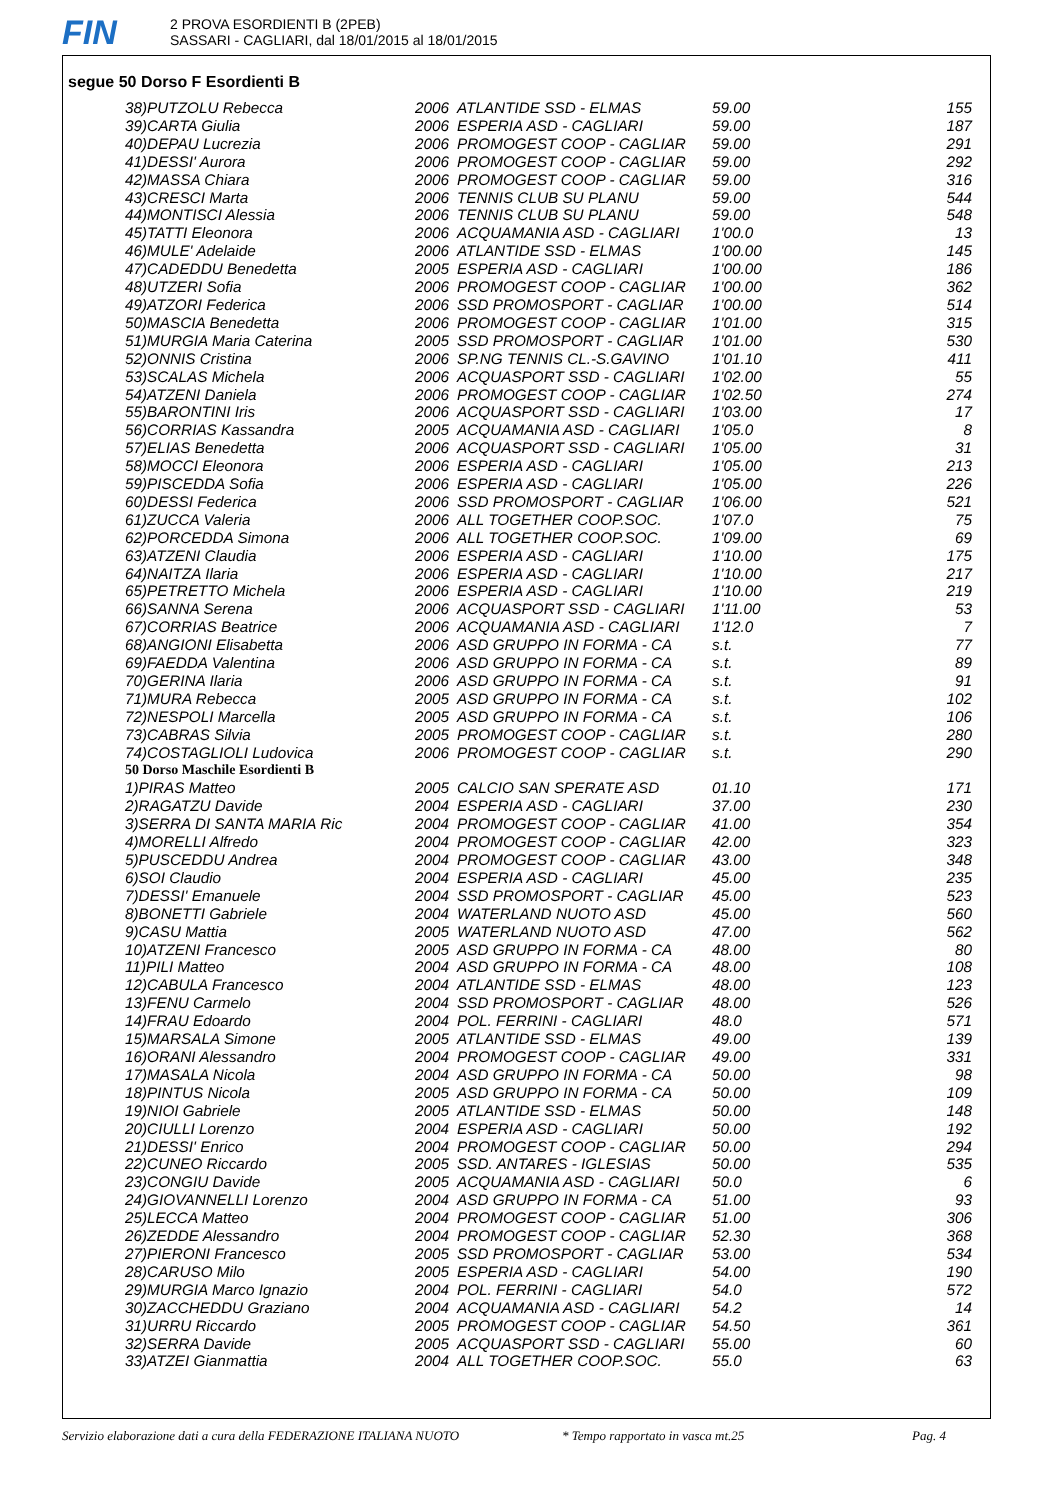FIN
2 PROVA ESORDIENTI B (2PEB)
SASSARI - CAGLIARI, dal 18/01/2015 al 18/01/2015
segue 50 Dorso F Esordienti B
| 38)PUTZOLU Rebecca | 2006 | ATLANTIDE SSD - ELMAS | 59.00 | 155 |
| 39)CARTA Giulia | 2006 | ESPERIA ASD - CAGLIARI | 59.00 | 187 |
| 40)DEPAU Lucrezia | 2006 | PROMOGEST COOP - CAGLIAR | 59.00 | 291 |
| 41)DESSI' Aurora | 2006 | PROMOGEST COOP - CAGLIAR | 59.00 | 292 |
| 42)MASSA Chiara | 2006 | PROMOGEST COOP - CAGLIAR | 59.00 | 316 |
| 43)CRESCI Marta | 2006 | TENNIS CLUB SU PLANU | 59.00 | 544 |
| 44)MONTISCI Alessia | 2006 | TENNIS CLUB SU PLANU | 59.00 | 548 |
| 45)TATTI Eleonora | 2006 | ACQUAMANIA ASD - CAGLIARI | 1'00.0 | 13 |
| 46)MULE' Adelaide | 2006 | ATLANTIDE SSD - ELMAS | 1'00.00 | 145 |
| 47)CADEDDU Benedetta | 2005 | ESPERIA ASD - CAGLIARI | 1'00.00 | 186 |
| 48)UTZERI Sofia | 2006 | PROMOGEST COOP - CAGLIAR | 1'00.00 | 362 |
| 49)ATZORI Federica | 2006 | SSD PROMOSPORT - CAGLIAR | 1'00.00 | 514 |
| 50)MASCIA Benedetta | 2006 | PROMOGEST COOP - CAGLIAR | 1'01.00 | 315 |
| 51)MURGIA Maria Caterina | 2005 | SSD PROMOSPORT - CAGLIAR | 1'01.00 | 530 |
| 52)ONNIS Cristina | 2006 | SP.NG TENNIS CL.-S.GAVINO | 1'01.10 | 411 |
| 53)SCALAS Michela | 2006 | ACQUASPORT SSD - CAGLIARI | 1'02.00 | 55 |
| 54)ATZENI Daniela | 2006 | PROMOGEST COOP - CAGLIAR | 1'02.50 | 274 |
| 55)BARONTINI Iris | 2006 | ACQUASPORT SSD - CAGLIARI | 1'03.00 | 17 |
| 56)CORRIAS Kassandra | 2005 | ACQUAMANIA ASD - CAGLIARI | 1'05.0 | 8 |
| 57)ELIAS Benedetta | 2006 | ACQUASPORT SSD - CAGLIARI | 1'05.00 | 31 |
| 58)MOCCI Eleonora | 2006 | ESPERIA ASD - CAGLIARI | 1'05.00 | 213 |
| 59)PISCEDDA Sofia | 2006 | ESPERIA ASD - CAGLIARI | 1'05.00 | 226 |
| 60)DESSI Federica | 2006 | SSD PROMOSPORT - CAGLIAR | 1'06.00 | 521 |
| 61)ZUCCA Valeria | 2006 | ALL TOGETHER COOP.SOC. | 1'07.0 | 75 |
| 62)PORCEDDA Simona | 2006 | ALL TOGETHER COOP.SOC. | 1'09.00 | 69 |
| 63)ATZENI Claudia | 2006 | ESPERIA ASD - CAGLIARI | 1'10.00 | 175 |
| 64)NAITZA Ilaria | 2006 | ESPERIA ASD - CAGLIARI | 1'10.00 | 217 |
| 65)PETRETTO Michela | 2006 | ESPERIA ASD - CAGLIARI | 1'10.00 | 219 |
| 66)SANNA Serena | 2006 | ACQUASPORT SSD - CAGLIARI | 1'11.00 | 53 |
| 67)CORRIAS Beatrice | 2006 | ACQUAMANIA ASD - CAGLIARI | 1'12.0 | 7 |
| 68)ANGIONI Elisabetta | 2006 | ASD GRUPPO IN FORMA - CA | s.t. | 77 |
| 69)FAEDDA Valentina | 2006 | ASD GRUPPO IN FORMA - CA | s.t. | 89 |
| 70)GERINA Ilaria | 2006 | ASD GRUPPO IN FORMA - CA | s.t. | 91 |
| 71)MURA Rebecca | 2005 | ASD GRUPPO IN FORMA - CA | s.t. | 102 |
| 72)NESPOLI Marcella | 2005 | ASD GRUPPO IN FORMA - CA | s.t. | 106 |
| 73)CABRAS Silvia | 2005 | PROMOGEST COOP - CAGLIAR | s.t. | 280 |
| 74)COSTAGLIOLI Ludovica | 2006 | PROMOGEST COOP - CAGLIAR | s.t. | 290 |
| 50 Dorso Maschile Esordienti B | | | | |
| 1)PIRAS Matteo | 2005 | CALCIO SAN SPERATE ASD | 01.10 | 171 |
| 2)RAGATZU Davide | 2004 | ESPERIA ASD - CAGLIARI | 37.00 | 230 |
| 3)SERRA DI SANTA MARIA Ric | 2004 | PROMOGEST COOP - CAGLIAR | 41.00 | 354 |
| 4)MORELLI Alfredo | 2004 | PROMOGEST COOP - CAGLIAR | 42.00 | 323 |
| 5)PUSCEDDU Andrea | 2004 | PROMOGEST COOP - CAGLIAR | 43.00 | 348 |
| 6)SOI Claudio | 2004 | ESPERIA ASD - CAGLIARI | 45.00 | 235 |
| 7)DESSI' Emanuele | 2004 | SSD PROMOSPORT - CAGLIAR | 45.00 | 523 |
| 8)BONETTI Gabriele | 2004 | WATERLAND NUOTO ASD | 45.00 | 560 |
| 9)CASU Mattia | 2005 | WATERLAND NUOTO ASD | 47.00 | 562 |
| 10)ATZENI Francesco | 2005 | ASD GRUPPO IN FORMA - CA | 48.00 | 80 |
| 11)PILI Matteo | 2004 | ASD GRUPPO IN FORMA - CA | 48.00 | 108 |
| 12)CABULA Francesco | 2004 | ATLANTIDE SSD - ELMAS | 48.00 | 123 |
| 13)FENU Carmelo | 2004 | SSD PROMOSPORT - CAGLIAR | 48.00 | 526 |
| 14)FRAU Edoardo | 2004 | POL. FERRINI - CAGLIARI | 48.0 | 571 |
| 15)MARSALA Simone | 2005 | ATLANTIDE SSD - ELMAS | 49.00 | 139 |
| 16)ORANI Alessandro | 2004 | PROMOGEST COOP - CAGLIAR | 49.00 | 331 |
| 17)MASALA Nicola | 2004 | ASD GRUPPO IN FORMA - CA | 50.00 | 98 |
| 18)PINTUS Nicola | 2005 | ASD GRUPPO IN FORMA - CA | 50.00 | 109 |
| 19)NIOI Gabriele | 2005 | ATLANTIDE SSD - ELMAS | 50.00 | 148 |
| 20)CIULLI Lorenzo | 2004 | ESPERIA ASD - CAGLIARI | 50.00 | 192 |
| 21)DESSI' Enrico | 2004 | PROMOGEST COOP - CAGLIAR | 50.00 | 294 |
| 22)CUNEO Riccardo | 2005 | SSD. ANTARES - IGLESIAS | 50.00 | 535 |
| 23)CONGIU Davide | 2005 | ACQUAMANIA ASD - CAGLIARI | 50.0 | 6 |
| 24)GIOVANNELLI Lorenzo | 2004 | ASD GRUPPO IN FORMA - CA | 51.00 | 93 |
| 25)LECCA Matteo | 2004 | PROMOGEST COOP - CAGLIAR | 51.00 | 306 |
| 26)ZEDDE Alessandro | 2004 | PROMOGEST COOP - CAGLIAR | 52.30 | 368 |
| 27)PIERONI Francesco | 2005 | SSD PROMOSPORT - CAGLIAR | 53.00 | 534 |
| 28)CARUSO Milo | 2005 | ESPERIA ASD - CAGLIARI | 54.00 | 190 |
| 29)MURGIA Marco Ignazio | 2004 | POL. FERRINI - CAGLIARI | 54.0 | 572 |
| 30)ZACCHEDDU Graziano | 2004 | ACQUAMANIA ASD - CAGLIARI | 54.2 | 14 |
| 31)URRU Riccardo | 2005 | PROMOGEST COOP - CAGLIAR | 54.50 | 361 |
| 32)SERRA Davide | 2005 | ACQUASPORT SSD - CAGLIARI | 55.00 | 60 |
| 33)ATZEI Gianmattia | 2004 | ALL TOGETHER COOP.SOC. | 55.0 | 63 |
Servizio elaborazione dati a cura della FEDERAZIONE ITALIANA NUOTO * Tempo rapportato in vasca mt.25 Pag. 4